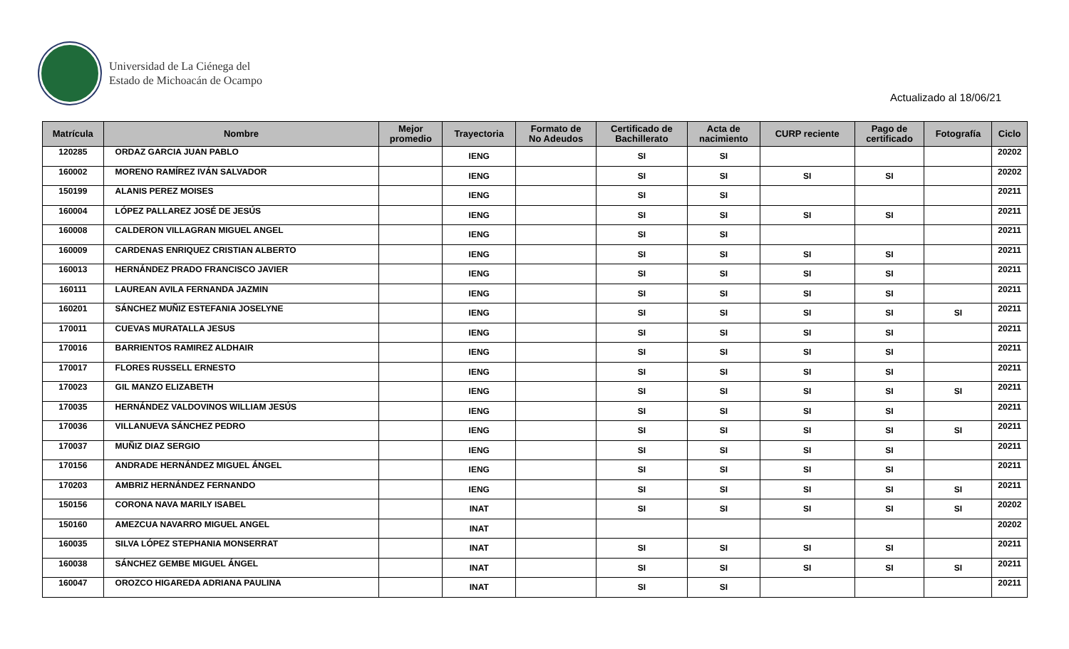Universidad de La Ciénega del
Estado de Michoacán de Ocampo
Actualizado al 18/06/21
| Matrícula | Nombre | Mejor promedio | Trayectoria | Formato de No Adeudos | Certificado de Bachillerato | Acta de nacimiento | CURP reciente | Pago de certificado | Fotografía | Ciclo |
| --- | --- | --- | --- | --- | --- | --- | --- | --- | --- | --- |
| 120285 | ORDAZ GARCIA JUAN PABLO | | IENG | | SI | SI | | | | 20202 |
| 160002 | MORENO RAMÍREZ IVÁN SALVADOR | | IENG | | SI | SI | SI | SI | | 20202 |
| 150199 | ALANIS PEREZ MOISES | | IENG | | SI | SI | | | | 20211 |
| 160004 | LÓPEZ PALLAREZ JOSÉ DE JESÚS | | IENG | | SI | SI | SI | SI | | 20211 |
| 160008 | CALDERON VILLAGRAN MIGUEL ANGEL | | IENG | | SI | SI | | | | 20211 |
| 160009 | CARDENAS ENRIQUEZ CRISTIAN ALBERTO | | IENG | | SI | SI | SI | SI | | 20211 |
| 160013 | HERNÁNDEZ PRADO FRANCISCO JAVIER | | IENG | | SI | SI | SI | SI | | 20211 |
| 160111 | LAUREAN AVILA FERNANDA JAZMIN | | IENG | | SI | SI | SI | SI | | 20211 |
| 160201 | SÁNCHEZ MUÑIZ ESTEFANIA JOSELYNE | | IENG | | SI | SI | SI | SI | SI | 20211 |
| 170011 | CUEVAS MURATALLA JESUS | | IENG | | SI | SI | SI | SI | | 20211 |
| 170016 | BARRIENTOS RAMIREZ ALDHAIR | | IENG | | SI | SI | SI | SI | | 20211 |
| 170017 | FLORES RUSSELL ERNESTO | | IENG | | SI | SI | SI | SI | | 20211 |
| 170023 | GIL MANZO ELIZABETH | | IENG | | SI | SI | SI | SI | SI | 20211 |
| 170035 | HERNÁNDEZ VALDOVINOS WILLIAM JESÚS | | IENG | | SI | SI | SI | SI | | 20211 |
| 170036 | VILLANUEVA SÁNCHEZ PEDRO | | IENG | | SI | SI | SI | SI | SI | 20211 |
| 170037 | MUÑIZ DIAZ SERGIO | | IENG | | SI | SI | SI | SI | | 20211 |
| 170156 | ANDRADE HERNÁNDEZ MIGUEL ÁNGEL | | IENG | | SI | SI | SI | SI | | 20211 |
| 170203 | AMBRIZ HERNÁNDEZ FERNANDO | | IENG | | SI | SI | SI | SI | SI | 20211 |
| 150156 | CORONA NAVA MARILY ISABEL | | INAT | | SI | SI | SI | SI | SI | 20202 |
| 150160 | AMEZCUA NAVARRO MIGUEL ANGEL | | INAT | | | | | | | 20202 |
| 160035 | SILVA LÓPEZ STEPHANIA MONSERRAT | | INAT | | SI | SI | SI | SI | | 20211 |
| 160038 | SÁNCHEZ GEMBE MIGUEL ÁNGEL | | INAT | | SI | SI | SI | SI | SI | 20211 |
| 160047 | OROZCO HIGAREDA ADRIANA PAULINA | | INAT | | SI | SI | | | | 20211 |